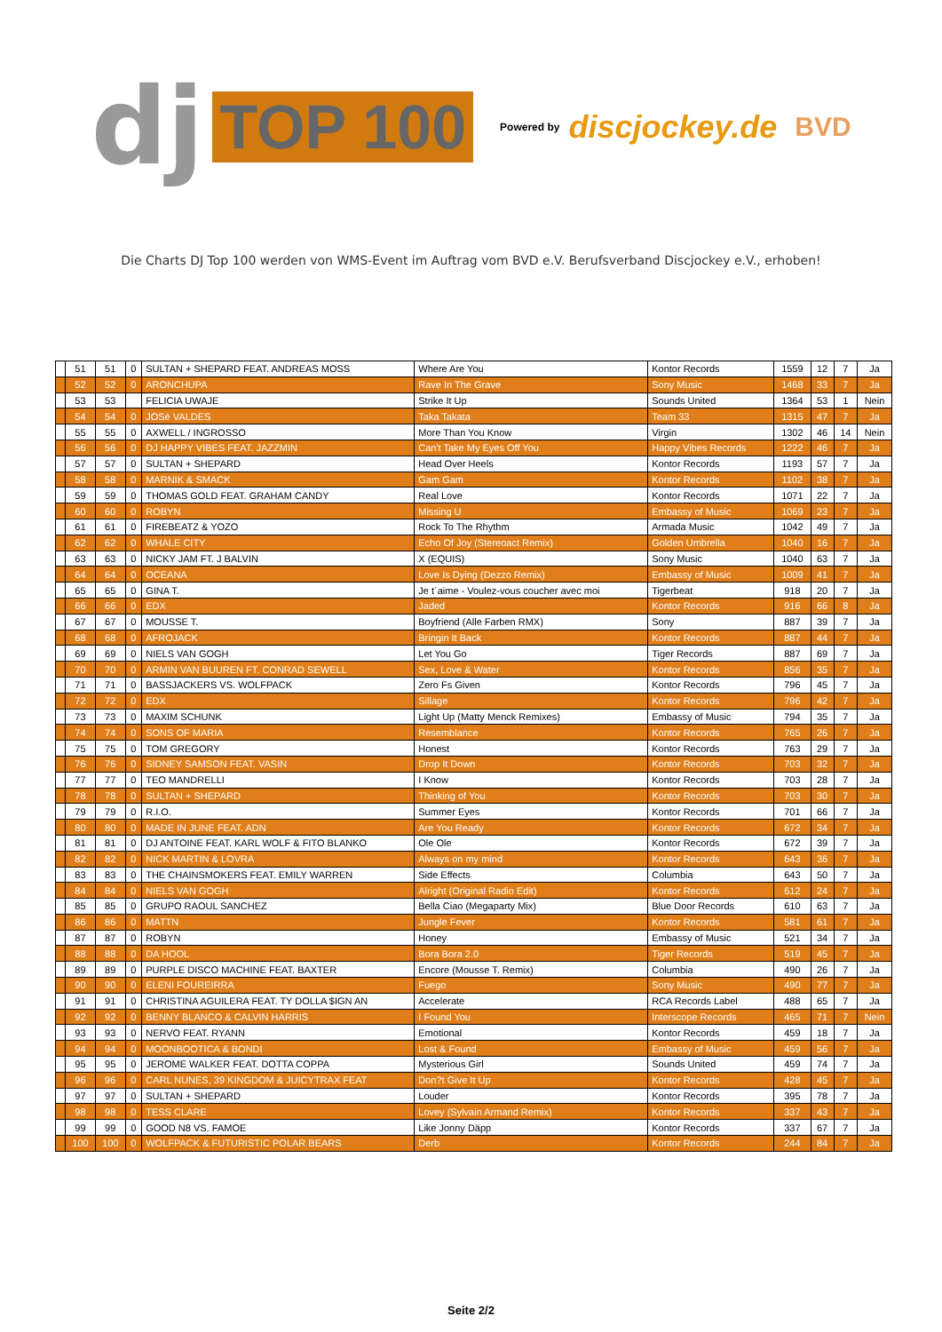dj TOP 100 Powered by discjockey.de BVD
Die Charts DJ Top 100 werden von WMS-Event im Auftrag vom BVD e.V. Berufsverband Discjockey e.V., erhoben!
| | 51 | 51 | 0 | SULTAN + SHEPARD FEAT. ANDREAS MOSS | Where Are You | Kontor Records | 1559 | 12 | 7 | Ja |
| | 52 | 52 | 0 | ARONCHUPA | Rave In The Grave | Sony Music | 1468 | 33 | 7 | Ja |
| | 53 | 53 | | FELICIA UWAJE | Strike It Up | Sounds United | 1364 | 53 | 1 | Nein |
| | 54 | 54 | 0 | JOSé VALDES | Taka Takata | Team 33 | 1315 | 47 | 7 | Ja |
| | 55 | 55 | 0 | AXWELL / INGROSSO | More Than You Know | Virgin | 1302 | 46 | 14 | Nein |
| | 56 | 56 | 0 | DJ HAPPY VIBES FEAT. JAZZMIN | Can't Take My Eyes Off You | Happy Vibes Records | 1222 | 46 | 7 | Ja |
| | 57 | 57 | 0 | SULTAN + SHEPARD | Head Over Heels | Kontor Records | 1193 | 57 | 7 | Ja |
| | 58 | 58 | 0 | MARNIK & SMACK | Gam Gam | Kontor Records | 1102 | 38 | 7 | Ja |
| | 59 | 59 | 0 | THOMAS GOLD FEAT. GRAHAM CANDY | Real Love | Kontor Records | 1071 | 22 | 7 | Ja |
| | 60 | 60 | 0 | ROBYN | Missing U | Embassy of Music | 1069 | 23 | 7 | Ja |
| | 61 | 61 | 0 | FIREBEATZ & YOZO | Rock To The Rhythm | Armada Music | 1042 | 49 | 7 | Ja |
| | 62 | 62 | 0 | WHALE CITY | Echo Of Joy (Stereoact Remix) | Golden Umbrella | 1040 | 16 | 7 | Ja |
| | 63 | 63 | 0 | NICKY JAM FT. J BALVIN | X (EQUIS) | Sony Music | 1040 | 63 | 7 | Ja |
| | 64 | 64 | 0 | OCEANA | Love Is Dying (Dezzo Remix) | Embassy of Music | 1009 | 41 | 7 | Ja |
| | 65 | 65 | 0 | GINA T. | Je t´aime - Voulez-vous coucher avec moi | Tigerbeat | 918 | 20 | 7 | Ja |
| | 66 | 66 | 0 | EDX | Jaded | Kontor Records | 916 | 66 | 8 | Ja |
| | 67 | 67 | 0 | MOUSSE T. | Boyfriend (Alle Farben RMX) | Sony | 887 | 39 | 7 | Ja |
| | 68 | 68 | 0 | AFROJACK | Bringin It Back | Kontor Records | 887 | 44 | 7 | Ja |
| | 69 | 69 | 0 | NIELS VAN GOGH | Let You Go | Tiger Records | 887 | 69 | 7 | Ja |
| | 70 | 70 | 0 | ARMIN VAN BUUREN FT. CONRAD SEWELL | Sex, Love & Water | Kontor Records | 856 | 35 | 7 | Ja |
| | 71 | 71 | 0 | BASSJACKERS VS. WOLFPACK | Zero Fs Given | Kontor Records | 796 | 45 | 7 | Ja |
| | 72 | 72 | 0 | EDX | Sillage | Kontor Records | 796 | 42 | 7 | Ja |
| | 73 | 73 | 0 | MAXIM SCHUNK | Light Up (Matty Menck Remixes) | Embassy of Music | 794 | 35 | 7 | Ja |
| | 74 | 74 | 0 | SONS OF MARIA | Resemblance | Kontor Records | 765 | 26 | 7 | Ja |
| | 75 | 75 | 0 | TOM GREGORY | Honest | Kontor Records | 763 | 29 | 7 | Ja |
| | 76 | 76 | 0 | SIDNEY SAMSON FEAT. VASIN | Drop It Down | Kontor Records | 703 | 32 | 7 | Ja |
| | 77 | 77 | 0 | TEO MANDRELLI | I Know | Kontor Records | 703 | 28 | 7 | Ja |
| | 78 | 78 | 0 | SULTAN + SHEPARD | Thinking of You | Kontor Records | 703 | 30 | 7 | Ja |
| | 79 | 79 | 0 | R.I.O. | Summer Eyes | Kontor Records | 701 | 66 | 7 | Ja |
| | 80 | 80 | 0 | MADE IN JUNE FEAT. ADN | Are You Ready | Kontor Records | 672 | 34 | 7 | Ja |
| | 81 | 81 | 0 | DJ ANTOINE FEAT. KARL WOLF & FITO BLANKO | Ole Ole | Kontor Records | 672 | 39 | 7 | Ja |
| | 82 | 82 | 0 | NICK MARTIN & LOVRA | Always on my mind | Kontor Records | 643 | 36 | 7 | Ja |
| | 83 | 83 | 0 | THE CHAINSMOKERS FEAT. EMILY WARREN | Side Effects | Columbia | 643 | 50 | 7 | Ja |
| | 84 | 84 | 0 | NIELS VAN GOGH | Alright (Original Radio Edit) | Kontor Records | 612 | 24 | 7 | Ja |
| | 85 | 85 | 0 | GRUPO RAOUL SANCHEZ | Bella Ciao (Megaparty Mix) | Blue Door Records | 610 | 63 | 7 | Ja |
| | 86 | 86 | 0 | MATTN | Jungle Fever | Kontor Records | 581 | 61 | 7 | Ja |
| | 87 | 87 | 0 | ROBYN | Honey | Embassy of Music | 521 | 34 | 7 | Ja |
| | 88 | 88 | 0 | DA HOOL | Bora Bora 2.0 | Tiger Records | 519 | 45 | 7 | Ja |
| | 89 | 89 | 0 | PURPLE DISCO MACHINE FEAT. BAXTER | Encore (Mousse T. Remix) | Columbia | 490 | 26 | 7 | Ja |
| | 90 | 90 | 0 | ELENI FOUREIRRA | Fuego | Sony Music | 490 | 77 | 7 | Ja |
| | 91 | 91 | 0 | CHRISTINA AGUILERA FEAT. TY DOLLA $IGN AN | Accelerate | RCA Records Label | 488 | 65 | 7 | Ja |
| | 92 | 92 | 0 | BENNY BLANCO & CALVIN HARRIS | I Found You | Interscope Records | 465 | 71 | 7 | Nein |
| | 93 | 93 | 0 | NERVO FEAT. RYANN | Emotional | Kontor Records | 459 | 18 | 7 | Ja |
| | 94 | 94 | 0 | MOONBOOTICA & BONDI | Lost & Found | Embassy of Music | 459 | 56 | 7 | Ja |
| | 95 | 95 | 0 | JEROME WALKER FEAT. DOTTA COPPA | Mysterious Girl | Sounds United | 459 | 74 | 7 | Ja |
| | 96 | 96 | 0 | CARL NUNES, 39 KINGDOM & JUICYTRAX FEAT | Don?t Give It Up | Kontor Records | 428 | 45 | 7 | Ja |
| | 97 | 97 | 0 | SULTAN + SHEPARD | Louder | Kontor Records | 395 | 78 | 7 | Ja |
| | 98 | 98 | 0 | TESS CLARE | Lovey (Sylvain Armand Remix) | Kontor Records | 337 | 43 | 7 | Ja |
| | 99 | 99 | 0 | GOOD N8 VS. FAMOE | Like Jonny Däpp | Kontor Records | 337 | 67 | 7 | Ja |
| | 100 | 100 | 0 | WOLFPACK & FUTURISTIC POLAR BEARS | Derb | Kontor Records | 244 | 84 | 7 | Ja |
Seite 2/2